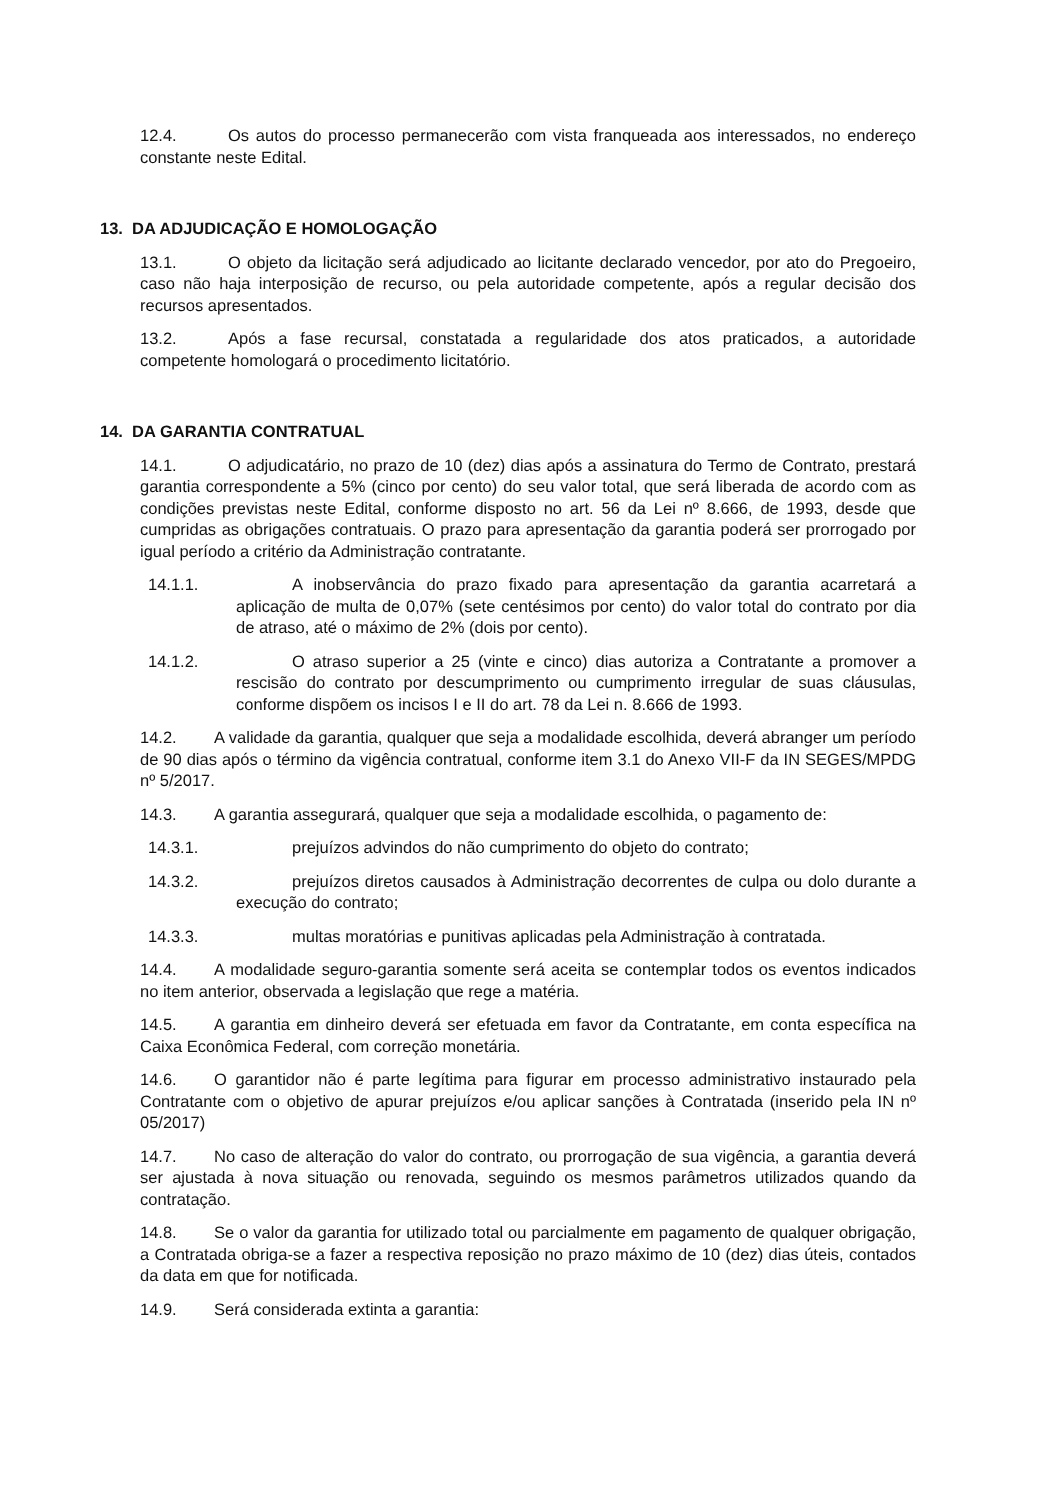12.4. Os autos do processo permanecerão com vista franqueada aos interessados, no endereço constante neste Edital.
13. DA ADJUDICAÇÃO E HOMOLOGAÇÃO
13.1. O objeto da licitação será adjudicado ao licitante declarado vencedor, por ato do Pregoeiro, caso não haja interposição de recurso, ou pela autoridade competente, após a regular decisão dos recursos apresentados.
13.2. Após a fase recursal, constatada a regularidade dos atos praticados, a autoridade competente homologará o procedimento licitatório.
14. DA GARANTIA CONTRATUAL
14.1. O adjudicatário, no prazo de 10 (dez) dias após a assinatura do Termo de Contrato, prestará garantia correspondente a 5% (cinco por cento) do seu valor total, que será liberada de acordo com as condições previstas neste Edital, conforme disposto no art. 56 da Lei nº 8.666, de 1993, desde que cumpridas as obrigações contratuais. O prazo para apresentação da garantia poderá ser prorrogado por igual período a critério da Administração contratante.
14.1.1. A inobservância do prazo fixado para apresentação da garantia acarretará a aplicação de multa de 0,07% (sete centésimos por cento) do valor total do contrato por dia de atraso, até o máximo de 2% (dois por cento).
14.1.2. O atraso superior a 25 (vinte e cinco) dias autoriza a Contratante a promover a rescisão do contrato por descumprimento ou cumprimento irregular de suas cláusulas, conforme dispõem os incisos I e II do art. 78 da Lei n. 8.666 de 1993.
14.2. A validade da garantia, qualquer que seja a modalidade escolhida, deverá abranger um período de 90 dias após o término da vigência contratual, conforme item 3.1 do Anexo VII-F da IN SEGES/MPDG nº 5/2017.
14.3. A garantia assegurará, qualquer que seja a modalidade escolhida, o pagamento de:
14.3.1. prejuízos advindos do não cumprimento do objeto do contrato;
14.3.2. prejuízos diretos causados à Administração decorrentes de culpa ou dolo durante a execução do contrato;
14.3.3. multas moratórias e punitivas aplicadas pela Administração à contratada.
14.4. A modalidade seguro-garantia somente será aceita se contemplar todos os eventos indicados no item anterior, observada a legislação que rege a matéria.
14.5. A garantia em dinheiro deverá ser efetuada em favor da Contratante, em conta específica na Caixa Econômica Federal, com correção monetária.
14.6. O garantidor não é parte legítima para figurar em processo administrativo instaurado pela Contratante com o objetivo de apurar prejuízos e/ou aplicar sanções à Contratada (inserido pela IN nº 05/2017)
14.7. No caso de alteração do valor do contrato, ou prorrogação de sua vigência, a garantia deverá ser ajustada à nova situação ou renovada, seguindo os mesmos parâmetros utilizados quando da contratação.
14.8. Se o valor da garantia for utilizado total ou parcialmente em pagamento de qualquer obrigação, a Contratada obriga-se a fazer a respectiva reposição no prazo máximo de 10 (dez) dias úteis, contados da data em que for notificada.
14.9. Será considerada extinta a garantia: